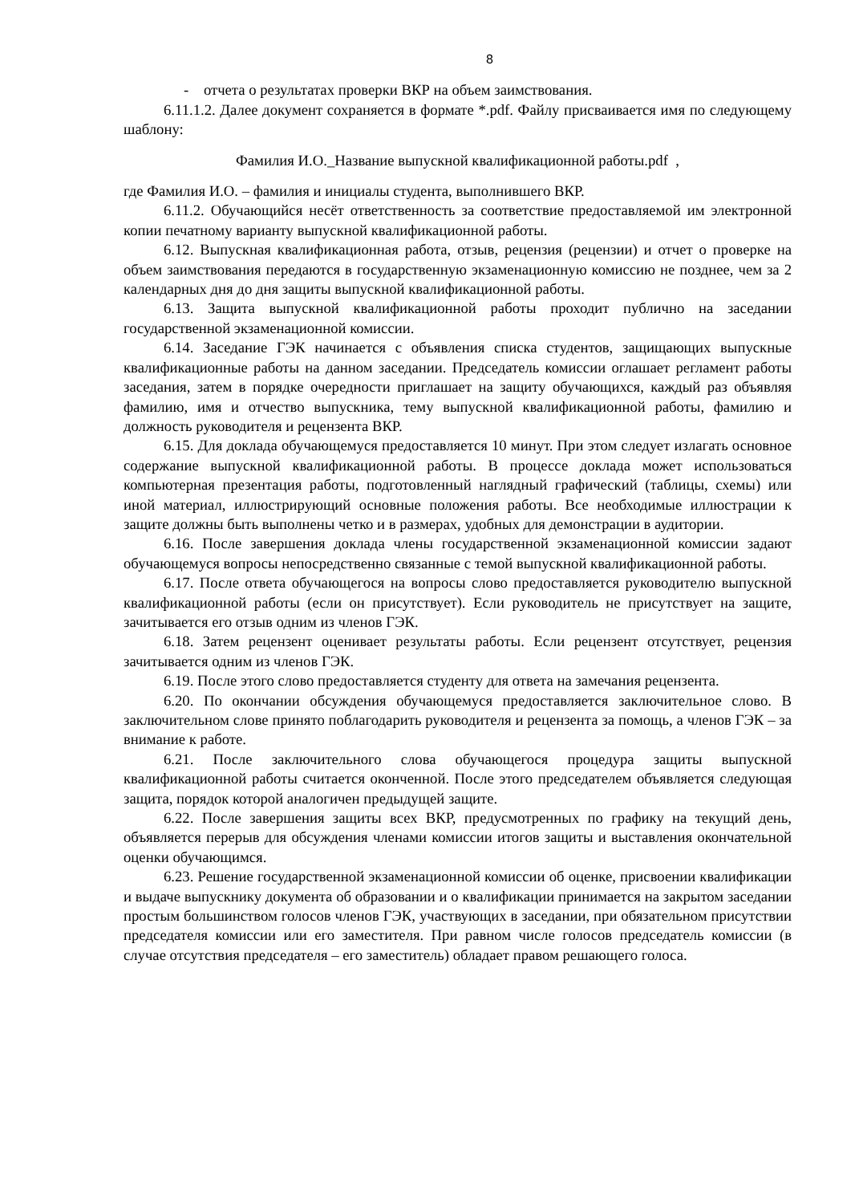8
- отчета о результатах проверки ВКР на объем заимствования.
6.11.1.2. Далее документ сохраняется в формате *.pdf. Файлу присваивается имя по следующему шаблону:
Фамилия И.О._Название выпускной квалификационной работы.pdf ,
где Фамилия И.О. – фамилия и инициалы студента, выполнившего ВКР.
6.11.2. Обучающийся несёт ответственность за соответствие предоставляемой им электронной копии печатному варианту выпускной квалификационной работы.
6.12. Выпускная квалификационная работа, отзыв, рецензия (рецензии) и отчет о проверке на объем заимствования передаются в государственную экзаменационную комиссию не позднее, чем за 2 календарных дня до дня защиты выпускной квалификационной работы.
6.13. Защита выпускной квалификационной работы проходит публично на заседании государственной экзаменационной комиссии.
6.14. Заседание ГЭК начинается с объявления списка студентов, защищающих выпускные квалификационные работы на данном заседании. Председатель комиссии оглашает регламент работы заседания, затем в порядке очередности приглашает на защиту обучающихся, каждый раз объявляя фамилию, имя и отчество выпускника, тему выпускной квалификационной работы, фамилию и должность руководителя и рецензента ВКР.
6.15. Для доклада обучающемуся предоставляется 10 минут. При этом следует излагать основное содержание выпускной квалификационной работы. В процессе доклада может использоваться компьютерная презентация работы, подготовленный наглядный графический (таблицы, схемы) или иной материал, иллюстрирующий основные положения работы. Все необходимые иллюстрации к защите должны быть выполнены четко и в размерах, удобных для демонстрации в аудитории.
6.16. После завершения доклада члены государственной экзаменационной комиссии задают обучающемуся вопросы непосредственно связанные с темой выпускной квалификационной работы.
6.17. После ответа обучающегося на вопросы слово предоставляется руководителю выпускной квалификационной работы (если он присутствует). Если руководитель не присутствует на защите, зачитывается его отзыв одним из членов ГЭК.
6.18. Затем рецензент оценивает результаты работы. Если рецензент отсутствует, рецензия зачитывается одним из членов ГЭК.
6.19. После этого слово предоставляется студенту для ответа на замечания рецензента.
6.20. По окончании обсуждения обучающемуся предоставляется заключительное слово. В заключительном слове принято поблагодарить руководителя и рецензента за помощь, а членов ГЭК – за внимание к работе.
6.21. После заключительного слова обучающегося процедура защиты выпускной квалификационной работы считается оконченной. После этого председателем объявляется следующая защита, порядок которой аналогичен предыдущей защите.
6.22. После завершения защиты всех ВКР, предусмотренных по графику на текущий день, объявляется перерыв для обсуждения членами комиссии итогов защиты и выставления окончательной оценки обучающимся.
6.23. Решение государственной экзаменационной комиссии об оценке, присвоении квалификации и выдаче выпускнику документа об образовании и о квалификации принимается на закрытом заседании простым большинством голосов членов ГЭК, участвующих в заседании, при обязательном присутствии председателя комиссии или его заместителя. При равном числе голосов председатель комиссии (в случае отсутствия председателя – его заместитель) обладает правом решающего голоса.